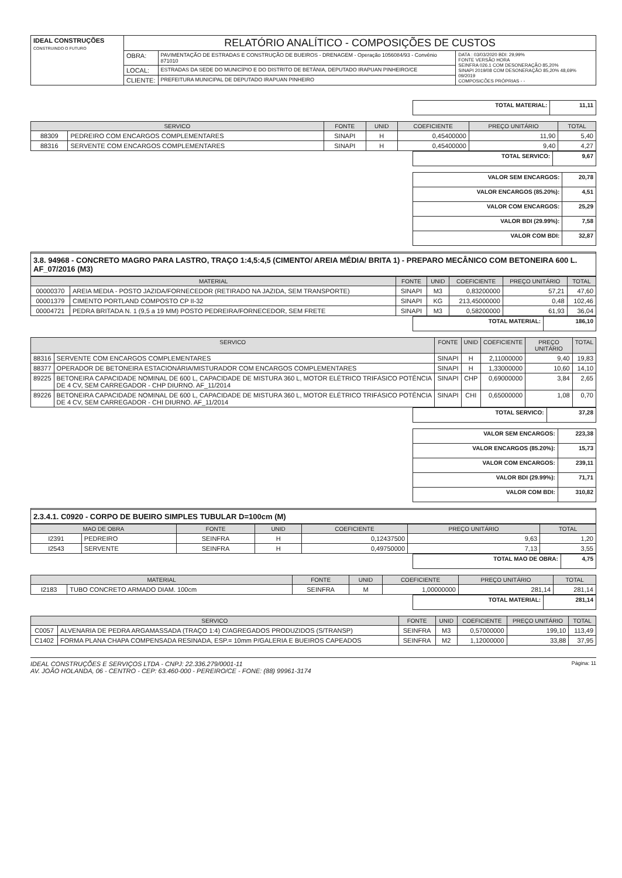| IDEAL CONSTRUÇÕES CONSTRUINDO O FUTURO | RELATÓRIO ANALÍTICO - COMPOSIÇÕES DE CUSTOS | | |
| | OBRA: | PAVIMENTAÇÃO DE ESTRADAS E CONSTRUÇÃO DE BUEIROS - DRENAGEM - Operação 1056084/93 - Convênio 871010 | DATA : 03/03/2020 BDI: 29,99% FONTE VERSÃO HORA SEINFRA 026.1 COM DESONERAÇÃO 85,20% SINAPI 2019/08 COM DESONERAÇÃO 85,20% 48,69% 09/2019 COMPOSICÕES PRÓPRIAS - - |
| | LOCAL: | ESTRADAS DA SEDE DO MUNICÍPIO E DO DISTRITO DE BETÂNIA, DEPUTADO IRAPUAN PINHEIRO/CE | |
| | CLIENTE: | PREFEITURA MUNICIPAL DE DEPUTADO IRAPUAN PINHEIRO | |
| TOTAL MATERIAL: | 11,11 |
| SERVICO | | FONTE | UNID | COEFICIENTE | PREÇO UNITÁRIO | TOTAL |
| --- | --- | --- | --- | --- | --- | --- |
| 88309 | PEDREIRO COM ENCARGOS COMPLEMENTARES | SINAPI | H | 0,45400000 | 11,90 | 5,40 |
| 88316 | SERVENTE COM ENCARGOS COMPLEMENTARES | SINAPI | H | 0,45400000 | 9,40 | 4,27 |
| TOTAL SERVICO: | 9,67 |
| VALOR SEM ENCARGOS: | 20,78 |
| VALOR ENCARGOS (85.20%): | 4,51 |
| VALOR COM ENCARGOS: | 25,29 |
| VALOR BDI (29.99%): | 7,58 |
| VALOR COM BDI: | 32,87 |
3.8. 94968 - CONCRETO MAGRO PARA LASTRO, TRAÇO 1:4,5:4,5 (CIMENTO/ AREIA MÉDIA/ BRITA 1) - PREPARO MECÂNICO COM BETONEIRA 600 L. AF_07/2016 (M3)
| MATERIAL | | FONTE | UNID | COEFICIENTE | PREÇO UNITÁRIO | TOTAL |
| --- | --- | --- | --- | --- | --- | --- |
| 00000370 | AREIA MEDIA - POSTO JAZIDA/FORNECEDOR (RETIRADO NA JAZIDA, SEM TRANSPORTE) | SINAPI | M3 | 0,83200000 | 57,21 | 47,60 |
| 00001379 | CIMENTO PORTLAND COMPOSTO CP II-32 | SINAPI | KG | 213,45000000 | 0,48 | 102,46 |
| 00004721 | PEDRA BRITADA N. 1 (9,5 a 19 MM) POSTO PEDREIRA/FORNECEDOR, SEM FRETE | SINAPI | M3 | 0,58200000 | 61,93 | 36,04 |
| TOTAL MATERIAL: | 186,10 |
| SERVICO | | FONTE | UNID | COEFICIENTE | PREÇO UNITÁRIO | TOTAL |
| --- | --- | --- | --- | --- | --- | --- |
| 88316 | SERVENTE COM ENCARGOS COMPLEMENTARES | SINAPI | H | 2,11000000 | 9,40 | 19,83 |
| 88377 | OPERADOR DE BETONEIRA ESTACIONÁRIA/MISTURADOR COM ENCARGOS COMPLEMENTARES | SINAPI | H | 1,33000000 | 10,60 | 14,10 |
| 89225 | BETONEIRA CAPACIDADE NOMINAL DE 600 L, CAPACIDADE DE MISTURA 360 L, MOTOR ELÉTRICO TRIFÁSICO POTÊNCIA DE 4 CV, SEM CARREGADOR - CHP DIURNO. AF_11/2014 | SINAPI | CHP | 0,69000000 | 3,84 | 2,65 |
| 89226 | BETONEIRA CAPACIDADE NOMINAL DE 600 L, CAPACIDADE DE MISTURA 360 L, MOTOR ELÉTRICO TRIFÁSICO POTÊNCIA DE 4 CV, SEM CARREGADOR - CHI DIURNO. AF_11/2014 | SINAPI | CHI | 0,65000000 | 1,08 | 0,70 |
| TOTAL SERVICO: | 37,28 |
| VALOR SEM ENCARGOS: | 223,38 |
| VALOR ENCARGOS (85.20%): | 15,73 |
| VALOR COM ENCARGOS: | 239,11 |
| VALOR BDI (29.99%): | 71,71 |
| VALOR COM BDI: | 310,82 |
2.3.4.1. C0920 - CORPO DE BUEIRO SIMPLES TUBULAR D=100cm (M)
| MAO DE OBRA | | FONTE | UNID | COEFICIENTE | PREÇO UNITÁRIO | TOTAL |
| --- | --- | --- | --- | --- | --- | --- |
| I2391 | PEDREIRO | SEINFRA | H | 0,12437500 | 9,63 | 1,20 |
| I2543 | SERVENTE | SEINFRA | H | 0,49750000 | 7,13 | 3,55 |
| TOTAL MAO DE OBRA: | 4,75 |
| MATERIAL | | FONTE | UNID | COEFICIENTE | PREÇO UNITÁRIO | TOTAL |
| --- | --- | --- | --- | --- | --- | --- |
| I2183 | TUBO CONCRETO ARMADO DIAM. 100cm | SEINFRA | M | 1,00000000 | 281,14 | 281,14 |
| TOTAL MATERIAL: | 281,14 |
| SERVICO | | FONTE | UNID | COEFICIENTE | PREÇO UNITÁRIO | TOTAL |
| --- | --- | --- | --- | --- | --- | --- |
| C0057 | ALVENARIA DE PEDRA ARGAMASSADA (TRAÇO 1:4) C/AGREGADOS PRODUZIDOS (S/TRANSP) | SEINFRA | M3 | 0,57000000 | 199,10 | 113,49 |
| C1402 | FORMA PLANA CHAPA COMPENSADA RESINADA, ESP.= 10mm P/GALERIA E BUEIROS CAPEADOS | SEINFRA | M2 | 1,12000000 | 33,88 | 37,95 |
IDEAL CONSTRUÇÕES E SERVIÇOS LTDA - CNPJ: 22.336.279/0001-11 Página: 11
AV. JOÃO HOLANDA, 06 - CENTRO - CEP: 63.460-000 - PEREIRO/CE - FONE: (88) 99961-3174